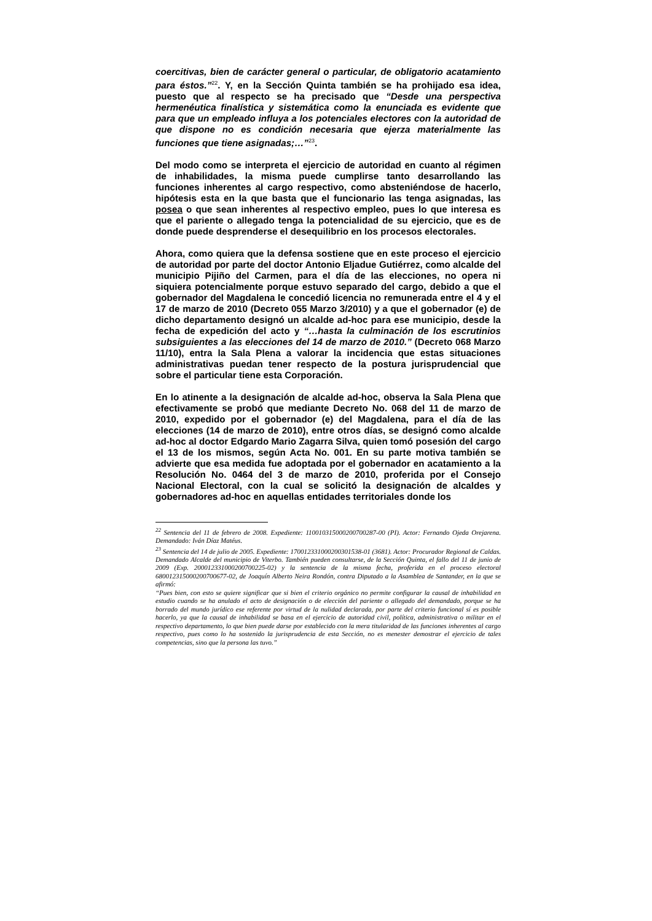coercitivas, bien de carácter general o particular, de obligatorio acatamiento para éstos.”<sup>22</sup>. Y, en la Sección Quinta también se ha prohijado esa idea, puesto que al respecto se ha precisado que “Desde una perspectiva hermenéutica finalística y sistemática como la enunciada es evidente que para que un empleado influya a los potenciales electores con la autoridad de que dispone no es condición necesaria que ejerza materialmente las funciones que tiene asignadas;…”<sup>23</sup>.
Del modo como se interpreta el ejercicio de autoridad en cuanto al régimen de inhabilidades, la misma puede cumplirse tanto desarrollando las funciones inherentes al cargo respectivo, como absteniéndose de hacerlo, hipótesis esta en la que basta que el funcionario las tenga asignadas, las posea o que sean inherentes al respectivo empleo, pues lo que interesa es que el pariente o allegado tenga la potencialidad de su ejercicio, que es de donde puede desprenderse el desequilibrio en los procesos electorales.
Ahora, como quiera que la defensa sostiene que en este proceso el ejercicio de autoridad por parte del doctor Antonio Eljadue Gutiérrez, como alcalde del municipio Pijiño del Carmen, para el día de las elecciones, no opera ni siquiera potencialmente porque estuvo separado del cargo, debido a que el gobernador del Magdalena le concedió licencia no remunerada entre el 4 y el 17 de marzo de 2010 (Decreto 055 Marzo 3/2010) y a que el gobernador (e) de dicho departamento designó un alcalde ad-hoc para ese municipio, desde la fecha de expedición del acto y “…hasta la culminación de los escrutinios subsiguientes a las elecciones del 14 de marzo de 2010.” (Decreto 068 Marzo 11/10), entra la Sala Plena a valorar la incidencia que estas situaciones administrativas puedan tener respecto de la postura jurisprudencial que sobre el particular tiene esta Corporación.
En lo atinente a la designación de alcalde ad-hoc, observa la Sala Plena que efectivamente se probó que mediante Decreto No. 068 del 11 de marzo de 2010, expedido por el gobernador (e) del Magdalena, para el día de las elecciones (14 de marzo de 2010), entre otros días, se designó como alcalde ad-hoc al doctor Edgardo Mario Zagarra Silva, quien tomó posesión del cargo el 13 de los mismos, según Acta No. 001. En su parte motiva también se advierte que esa medida fue adoptada por el gobernador en acatamiento a la Resolución No. 0464 del 3 de marzo de 2010, proferida por el Consejo Nacional Electoral, con la cual se solicitó la designación de alcaldes y gobernadores ad-hoc en aquellas entidades territoriales donde los
<sup>22</sup> Sentencia del 11 de febrero de 2008. Expediente: 110010315000200700287-00 (PI). Actor: Fernando Ojeda Orejarena. Demandado: Iván Díaz Matéus.
<sup>23</sup> Sentencia del 14 de julio de 2005. Expediente: 170012331000200301538-01 (3681). Actor: Procurador Regional de Caldas. Demandado Alcalde del municipio de Viterbo. También pueden consultarse, de la Sección Quinta, el fallo del 11 de junio de 2009 (Exp. 200012331000200700225-02) y la sentencia de la misma fecha, proferida en el proceso electoral 680012315000200700677-02, de Joaquín Alberto Neira Rondón, contra Diputado a la Asamblea de Santander, en la que se afirmó:
“Pues bien, con esto se quiere significar que si bien el criterio orgánico no permite configurar la causal de inhabilidad en estudio cuando se ha anulado el acto de designación o de elección del pariente o allegado del demandado, porque se ha borrado del mundo jurídico ese referente por virtud de la nulidad declarada, por parte del criterio funcional sí es posible hacerlo, ya que la causal de inhabilidad se basa en el ejercicio de autoridad civil, política, administrativa o militar en el respectivo departamento, lo que bien puede darse por establecido con la mera titularidad de las funciones inherentes al cargo respectivo, pues como lo ha sostenido la jurisprudencia de esta Sección, no es menester demostrar el ejercicio de tales competencias, sino que la persona las tuvo.”